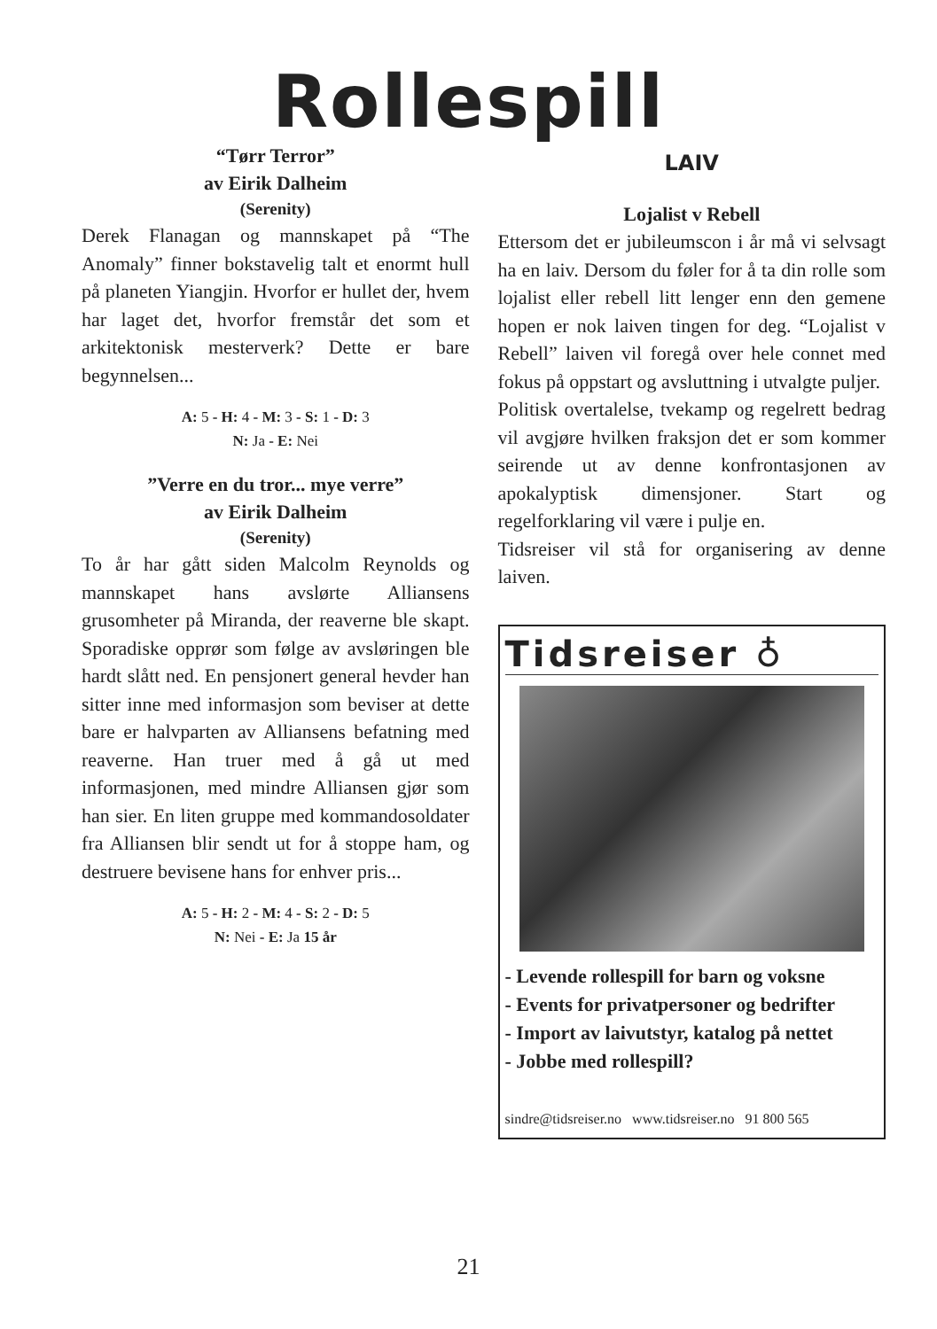Rollespill
“Tørr Terror”
av Eirik Dalheim
(Serenity)
Derek Flanagan og mannskapet på “The Anomaly” finner bokstavelig talt et enormt hull på planeten Yiangjin. Hvorfor er hullet der, hvem har laget det, hvorfor fremstår det som et arkitektonisk mesterverk? Dette er bare begynnelsen...
A: 5 - H: 4 - M: 3 - S: 1 - D: 3
N: Ja - E: Nei
”Verre en du tror... mye verre”
av Eirik Dalheim
(Serenity)
To år har gått siden Malcolm Reynolds og mannskapet hans avslørte Alliansens grusomheter på Miranda, der reaverne ble skapt. Sporadiske opprør som følge av avsløringen ble hardt slått ned. En pensjonert general hevder han sitter inne med informasjon som beviser at dette bare er halvparten av Alliansens befatning med reaverne. Han truer med å gå ut med informasjonen, med mindre Alliansen gjør som han sier. En liten gruppe med kommandosoldater fra Alliansen blir sendt ut for å stoppe ham, og destruere bevisene hans for enhver pris...
A: 5 - H: 2 - M: 4 - S: 2 - D: 5
N: Nei - E: Ja 15 år
LAIV
Lojalist v Rebell
Ettersom det er jubileumscon i år må vi selvsagt ha en laiv. Dersom du føler for å ta din rolle som lojalist eller rebell litt lenger enn den gemene hopen er nok laiven tingen for deg. “Lojalist v Rebell” laiven vil foregå over hele connet med fokus på oppstart og avsluttning i utvalgte puljer.
Politisk overtalelse, tvekamp og regelrett bedrag vil avgjøre hvilken fraksjon det er som kommer seirende ut av denne konfrontasjonen av apokalyptisk dimensjoner. Start og regelforklaring vil være i pulje en.
Tidsreiser vil stå for organisering av denne laiven.
Tidsreiser ♁
- Levende rollespill for barn og voksne
- Events for privatpersoner og bedrifter
- Import av laivutstyr, katalog på nettet
- Jobbe med rollespill?
sindre@tidsreiser.no www.tidsreiser.no 91 800 565
21